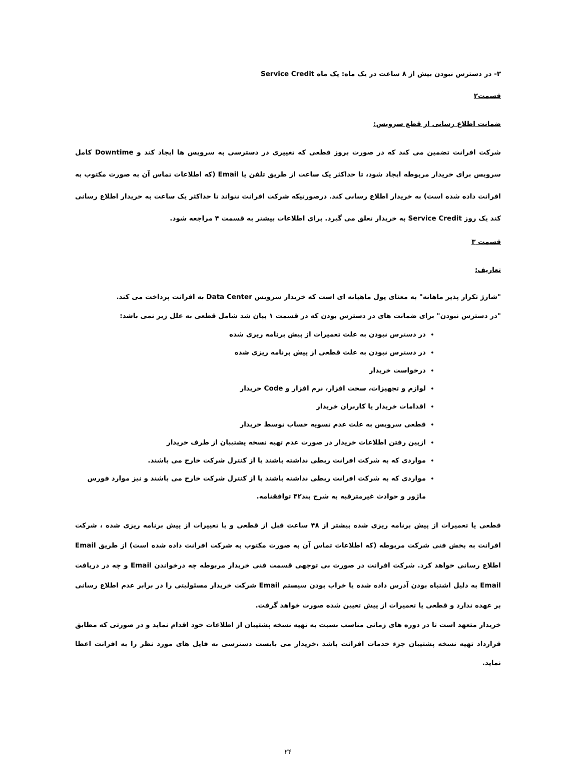۳- در دسترس نبودن بیش از ۸ ساعت در یک ماه: یک ماه Service Credit
قسمت۲
ضمانت اطلاع رسانی از قطع سرویس:
شرکت افرانت تضمین می کند که در صورت بروز قطعی که تغییری در دسترسی به سرویس ها ایجاد کند و Downtime کامل سرویس برای خریدار مربوطه ایجاد شود، تا حداکثر یک ساعت از طریق تلفن یا Email (که اطلاعات تماس آن به صورت مکتوب به افرانت داده شده است) به خریدار اطلاع رسانی کند. درصورتیکه شرکت افرانت نتواند تا حداکثر یک ساعت به خریدار اطلاع رسانی کند یک روز Service Credit به خریدار تعلق می گیرد. برای اطلاعات بیشتر به قسمت ۴ مراجعه شود.
قسمت ۳
تعاریف:
"شارژ تکرار پذیر ماهانه" به معنای پول ماهیانه ای است که خریدار سرویس Data Center به افرانت پرداخت می کند.
"در دسترس نبودن" برای ضمانت های در دسترس بودن که در قسمت ۱ بیان شد شامل قطعی به علل زیر نمی باشد:
در دسترس نبودن به علت تعمیرات از پیش برنامه ریزی شده
در دسترس نبودن به علت قطعی از پیش برنامه ریزی شده
درخواست خریدار
لوازم و تجهیزات، سخت افزار، نرم افزار و Code خریدار
اقدامات خریدار یا کاربران خریدار
قطعی سرویس به علت عدم تسویه حساب توسط خریدار
ازبین رفتن اطلاعات خریدار در صورت عدم تهیه نسخه پشتیبان از طرف خریدار
مواردی که به شرکت افرانت ربطی نداشته باشند یا از کنترل شرکت خارج می باشند.
مواردی که به شرکت افرانت ربطی نداشته باشند یا از کنترل شرکت خارج می باشند و نیز موارد فورس ماژور و حوادث غیرمترقبه به شرح بند۴۲ توافقنامه.
قطعی یا تعمیرات از پیش برنامه ریزی شده بیشتر از ۴۸ ساعت قبل از قطعی و یا تغییرات از پیش برنامه ریزی شده ، شرکت افرانت به بخش فنی شرکت مربوطه (که اطلاعات تماس آن به صورت مکتوب به شرکت افرانت داده شده است) از طریق Email اطلاع رسانی خواهد کرد. شرکت افرانت در صورت بی توجهی قسمت فنی خریدار مربوطه چه درخواندن Email و چه در دریافت Email به دلیل اشتباه بودن آدرس داده شده یا خراب بودن سیستم Email شرکت خریدار مسئولیتی را در برابر عدم اطلاع رسانی بر عهده ندارد و قطعی یا تعمیرات از پیش تعیین شده صورت خواهد گرفت.
خریدار متعهد است تا در دوره های زمانی مناسب نسبت به تهیه نسخه پشتیبان از اطلاعات خود اقدام نماید و در صورتی که مطابق قرارداد تهیه نسخه پشتیبان جزء خدمات افرانت باشد ،خریدار می بایست دسترسی به فایل های مورد نظر را به افرانت اعطا نماید.
۲۴